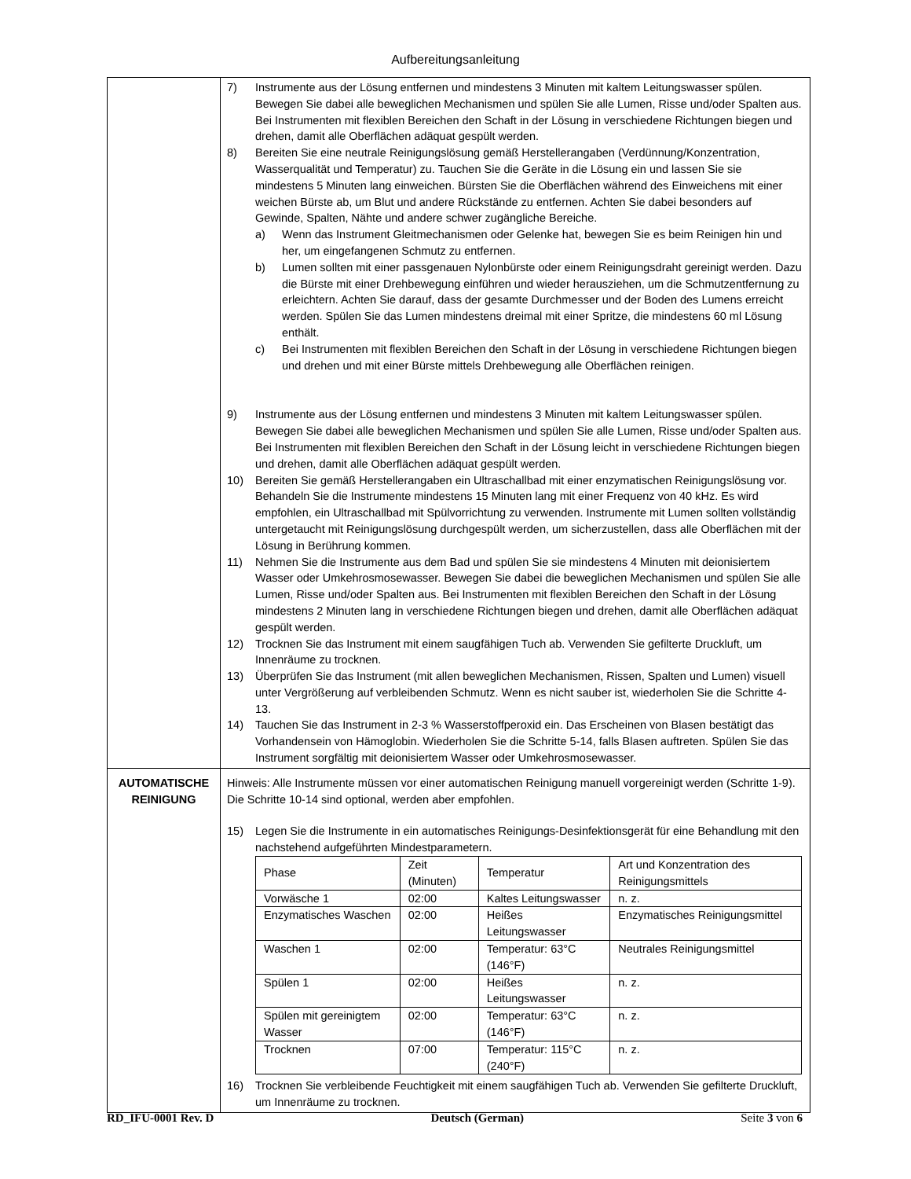Aufbereitungsanleitung
| | 7) Instrumente aus der Lösung entfernen und mindestens 3 Minuten mit kaltem Leitungswasser spülen. Bewegen Sie dabei alle beweglichen Mechanismen und spülen Sie alle Lumen, Risse und/oder Spalten aus. Bei Instrumenten mit flexiblen Bereichen den Schaft in der Lösung in verschiedene Richtungen biegen und drehen, damit alle Oberflächen adäquat gespült werden. 8) Bereiten Sie eine neutrale Reinigungslösung gemäß Herstellerangaben (Verdünnung/Konzentration, Wasserqualität und Temperatur) zu. Tauchen Sie die Geräte in die Lösung ein und lassen Sie sie mindestens 5 Minuten lang einweichen. Bürsten Sie die Oberflächen während des Einweichens mit einer weichen Bürste ab, um Blut und andere Rückstände zu entfernen. Achten Sie dabei besonders auf Gewinde, Spalten, Nähte und andere schwer zugängliche Bereiche. a) Wenn das Instrument Gleitmechanismen oder Gelenke hat, bewegen Sie es beim Reinigen hin und her, um eingefangenen Schmutz zu entfernen. b) Lumen sollten mit einer passgenauen Nylonbürste oder einem Reinigungsdraht gereinigt werden. Dazu die Bürste mit einer Drehbewegung einführen und wieder herausziehen, um die Schmutzentfernung zu erleichtern. Achten Sie darauf, dass der gesamte Durchmesser und der Boden des Lumens erreicht werden. Spülen Sie das Lumen mindestens dreimal mit einer Spritze, die mindestens 60 ml Lösung enthält. c) Bei Instrumenten mit flexiblen Bereichen den Schaft in der Lösung in verschiedene Richtungen biegen und drehen und mit einer Bürste mittels Drehbewegung alle Oberflächen reinigen. 9) Instrumente aus der Lösung entfernen und mindestens 3 Minuten mit kaltem Leitungswasser spülen. Bewegen Sie dabei alle beweglichen Mechanismen und spülen Sie alle Lumen, Risse und/oder Spalten aus. Bei Instrumenten mit flexiblen Bereichen den Schaft in der Lösung leicht in verschiedene Richtungen biegen und drehen, damit alle Oberflächen adäquat gespült werden. 10) Bereiten Sie gemäß Herstellerangaben ein Ultraschallbad mit einer enzymatischen Reinigungslösung vor. Behandeln Sie die Instrumente mindestens 15 Minuten lang mit einer Frequenz von 40 kHz. Es wird empfohlen, ein Ultraschallbad mit Spülvorrichtung zu verwenden. Instrumente mit Lumen sollten vollständig untergetaucht mit Reinigungslösung durchgespült werden, um sicherzustellen, dass alle Oberflächen mit der Lösung in Berührung kommen. 11) Nehmen Sie die Instrumente aus dem Bad und spülen Sie sie mindestens 4 Minuten mit deionisiertem Wasser oder Umkehrosmosewasser. Bewegen Sie dabei die beweglichen Mechanismen und spülen Sie alle Lumen, Risse und/oder Spalten aus. Bei Instrumenten mit flexiblen Bereichen den Schaft in der Lösung mindestens 2 Minuten lang in verschiedene Richtungen biegen und drehen, damit alle Oberflächen adäquat gespült werden. 12) Trocknen Sie das Instrument mit einem saugfähigen Tuch ab. Verwenden Sie gefilterte Druckluft, um Innenräume zu trocknen. 13) Überprüfen Sie das Instrument (mit allen beweglichen Mechanismen, Rissen, Spalten und Lumen) visuell unter Vergrößerung auf verbleibenden Schmutz. Wenn es nicht sauber ist, wiederholen Sie die Schritte 4-13. 14) Tauchen Sie das Instrument in 2-3 % Wasserstoffperoxid ein. Das Erscheinen von Blasen bestätigt das Vorhandensein von Hämoglobin. Wiederholen Sie die Schritte 5-14, falls Blasen auftreten. Spülen Sie das Instrument sorgfältig mit deionisiertem Wasser oder Umkehrosmosewasser. |
| AUTOMATISCHE REINIGUNG | Hinweis: Alle Instrumente müssen vor einer automatischen Reinigung manuell vorgereinigt werden (Schritte 1-9). Die Schritte 10-14 sind optional, werden aber empfohlen. 15) Legen Sie die Instrumente in ein automatisches Reinigungs-Desinfektionsgerät für eine Behandlung mit den nachstehend aufgeführten Mindestparametern. / Phase / Zeit (Minuten) / Temperatur / Art und Konzentration des Reinigungsmittels / / Vorwäsche 1 / 02:00 / Kaltes Leitungswasser / n. z. / / Enzymatisches Waschen / 02:00 / Heißes Leitungswasser / Enzymatisches Reinigungsmittel / / Waschen 1 / 02:00 / Temperatur: 63°C (146°F) / Neutrales Reinigungsmittel / / Spülen 1 / 02:00 / Heißes Leitungswasser / n. z. / / Spülen mit gereinigtem Wasser / 02:00 / Temperatur: 63°C (146°F) / n. z. / / Trocknen / 07:00 / Temperatur: 115°C (240°F) / n. z. / 16) Trocknen Sie verbleibende Feuchtigkeit mit einem saugfähigen Tuch ab. Verwenden Sie gefilterte Druckluft, um Innenräume zu trocknen. |
RD_IFU-0001 Rev. D Deutsch (German) Seite 3 von 6